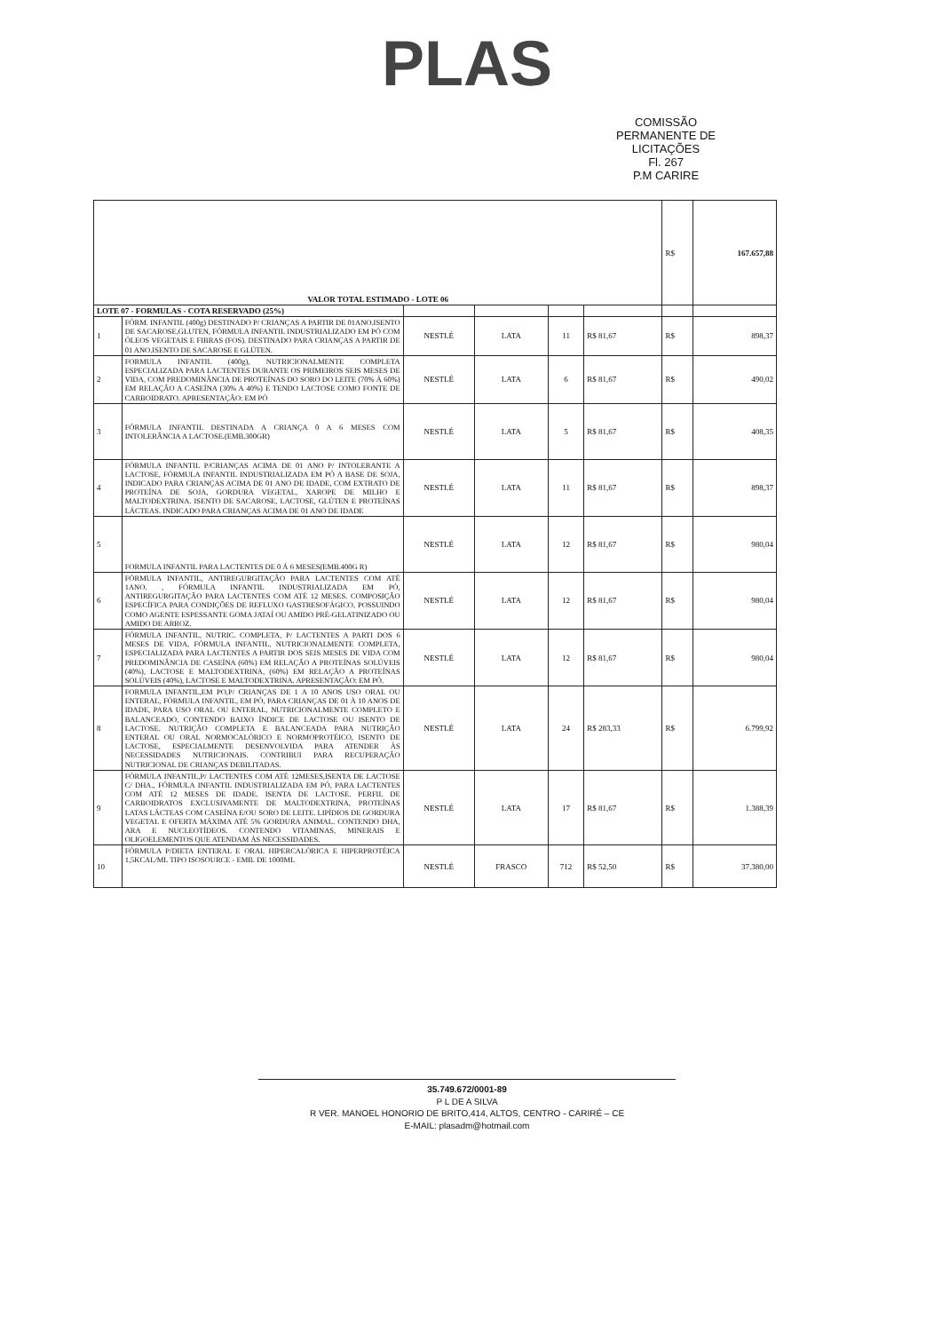PLAS
COMISSÃO PERMANENTE DE LICITAÇÕES
Fl. 267
P.M CARIRE
| VALOR TOTAL ESTIMADO - LOTE 06 | | | | | | R$ | 167.657,88 |
| LOTE 07 - FORMULAS - COTA RESERVADO (25%) | | | | | | | |
| 1 | FÓRM. INFANTIL (400g) DESTINADO P/ CRIANÇAS A PARTIR DE 01ANO.ISENTO DE SACAROSE,GLUTEN, FÓRMULA INFANTIL INDUSTRIALIZADO EM PÓ COM ÓLEOS VEGETAIS E FIBRAS (FOS). DESTINADO PARA CRIANÇAS A PARTIR DE 01 ANO.ISENTO DE SACAROSE E GLÚTEN. | NESTLÉ | LATA | 11 | R$ 81,67 | R$ | 898,37 |
| 2 | FORMULA INFANTIL (400g), NUTRICIONALMENTE COMPLETA ESPECIALIZADA PARA LACTENTES DURANTE OS PRIMEIROS SEIS MESES DE VIDA, COM PREDOMINÂNCIA DE PROTEÍNAS DO SORO DO LEITE (70% À 60%) EM RELAÇÃO A CASEÍNA (30% A 40%) E TENDO LACTOSE COMO FONTE DE CARBOIDRATO. APRESENTAÇÃO: EM PÓ | NESTLÉ | LATA | 6 | R$ 81,67 | R$ | 490,02 |
| 3 | FÓRMULA INFANTIL DESTINADA A CRIANÇA 0 A 6 MESES COM INTOLERÂNCIA A LACTOSE.(EMB.300GR) | NESTLÉ | LATA | 5 | R$ 81,67 | R$ | 408,35 |
| 4 | FÓRMULA INFANTIL P/CRIANÇAS ACIMA DE 01 ANO P/ INTOLERANTE A LACTOSE, FÓRMULA INFANTIL INDUSTRIALIZADA EM PÓ A BASE DE SOJA, INDICADO PARA CRIANÇAS ACIMA DE 01 ANO DE IDADE, COM EXTRATO DE PROTEÍNA DE SOJA, GORDURA VEGETAL, XAROPE DE MILHO E MALTODEXTRINA. ISENTO DE SACAROSE, LACTOSE, GLÚTEN E PROTEÍNAS LÁCTEAS. INDICADO PARA CRIANÇAS ACIMA DE 01 ANO DE IDADE | NESTLÉ | LATA | 11 | R$ 81,67 | R$ | 898,37 |
| 5 | FORMULA INFANTIL PARA LACTENTES DE 0 Á 6 MESES(EMB.400G R) | NESTLÉ | LATA | 12 | R$ 81,67 | R$ | 980,04 |
| 6 | FÓRMULA INFANTIL, ANTIREGURGITAÇÃO PARA LACTENTES COM ATÉ 1ANO. , FÓRMULA INFANTIL INDUSTRIALIZADA EM PÓ, ANTIREGURGITAÇÃO PARA LACTENTES COM ATÉ 12 MESES. COMPOSIÇÃO ESPECÍFICA PARA CONDIÇÕES DE REFLUXO GASTRESOFÁGICO, POSSUINDO COMO AGENTE ESPESSANTE GOMA JATAÍ OU AMIDO PRÉ-GELATINIZADO OU AMIDO DE ARROZ. | NESTLÉ | LATA | 12 | R$ 81,67 | R$ | 980,04 |
| 7 | FÓRMULA INFANTIL, NUTRIC. COMPLETA, P/ LACTENTES A PARTI DOS 6 MESES DE VIDA, FÓRMULA INFANTIL, NUTRICIONALMENTE COMPLETA, ESPECIALIZADA PARA LACTENTES A PARTIR DOS SEIS MESES DE VIDA COM PREDOMINÂNCIA DE CASEÍNA (60%) EM RELAÇÃO A PROTEÍNAS SOLÚVEIS (40%), LACTOSE E MALTODEXTRINA, (60%) EM RELAÇÃO A PROTEÍNAS SOLÚVEIS (40%), LACTOSE E MALTODEXTRINA. APRESENTAÇÃO: EM PÓ. | NESTLÉ | LATA | 12 | R$ 81,67 | R$ | 980,04 |
| 8 | FORMULA INFANTIL,EM PO,P/ CRIANÇAS DE 1 A 10 ANOS USO ORAL OU ENTERAL, FÓRMULA INFANTIL, EM PÓ, PARA CRIANÇAS DE 01 À 10 ANOS DE IDADE, PARA USO ORAL OU ENTERAL, NUTRICIONALMENTE COMPLETO E BALANCEADO, CONTENDO BAIXO ÍNDICE DE LACTOSE OU ISENTO DE LACTOSE. NUTRIÇÃO COMPLETA E BALANCEADA PARA NUTRIÇÃO ENTERAL OU ORAL NORMOCALÓRICO E NORMOPROTÉICO, ISENTO DE LACTOSE, ESPECIALMENTE DESENVOLVIDA PARA ATENDER ÀS NECESSIDADES NUTRICIONAIS. CONTRIBUI PARA RECUPERAÇÃO NUTRICIONAL DE CRIANÇAS DEBILITADAS. | NESTLÉ | LATA | 24 | R$ 283,33 | R$ | 6.799,92 |
| 9 | FÓRMULA INFANTIL,P/ LACTENTES COM ATÉ 12MESES,ISENTA DE LACTOSE C/ DHA., FÓRMULA INFANTIL INDUSTRIALIZADA EM PÓ, PARA LACTENTES COM ATÉ 12 MESES DE IDADE. ISENTA DE LACTOSE. PERFIL DE CARBOIDRATOS EXCLUSIVAMENTE DE MALTODEXTRINA, PROTEÍNAS LATAS LÁCTEAS COM CASEÍNA E/OU SORO DE LEITE. LIPÍDIOS DE GORDURA VEGETAL E OFERTA MÁXIMA ATÉ 5% GORDURA ANIMAL. CONTENDO DHA, ARA E NUCLEOTÍDEOS. CONTENDO VITAMINAS, MINERAIS E OLIGOELEMENTOS QUE ATENDAM ÀS NECESSIDADES. | NESTLÉ | LATA | 17 | R$ 81,67 | R$ | 1.388,39 |
| 10 | FÓRMULA P/DIETA ENTERAL E ORAL HIPERCALÓRICA E HIPERPROTÉICA 1,5KCAL/ML TIPO ISOSOURCE - EMB. DE 1000ML | NESTLÉ | FRASCO | 712 | R$ 52,50 | R$ | 37.380,00 |
35.749.672/0001-89
P L DE A SILVA
R VER. MANOEL HONORIO DE BRITO,414, ALTOS, CENTRO - CARIRÉ – CE
E-MAIL: plasadm@hotmail.com